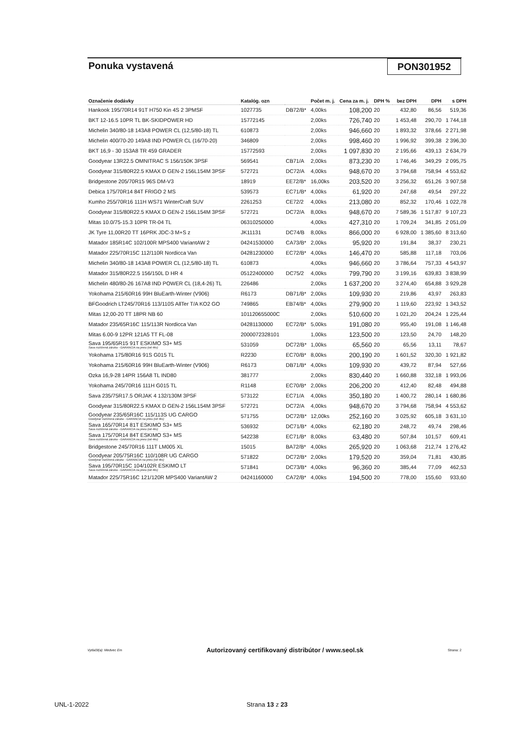Ponuka vystavená PON301952
| Označenie dodávky | Katalóg. ozn | | Počet m. j. | Cena za m. j. | DPH % | bez DPH | DPH | s DPH |
| --- | --- | --- | --- | --- | --- | --- | --- | --- |
| Hankook 195/70R14 91T H750 Kin 4S 2 3PMSF | 1027735 | DB72/B* | 4,00ks | 108,200 | 20 | 432,80 | 86,56 | 519,36 |
| BKT 12-16.5 10PR TL BK-SKIDPOWER HD | 15772145 | | 2,00ks | 726,740 | 20 | 1 453,48 | 290,70 | 1 744,18 |
| Michelin 340/80-18 143A8 POWER CL (12,5/80-18) TL | 610873 | | 2,00ks | 946,660 | 20 | 1 893,32 | 378,66 | 2 271,98 |
| Michelin 400/70-20 149A8 IND POWER CL (16/70-20) | 346809 | | 2,00ks | 998,460 | 20 | 1 996,92 | 399,38 | 2 396,30 |
| BKT 16,9 - 30 153A8 TR 459 GRADER | 15772593 | | 2,00ks | 1 097,830 | 20 | 2 195,66 | 439,13 | 2 634,79 |
| Goodyear 13R22.5 OMNITRAC S 156/150K 3PSF | 569541 | CB71/A | 2,00ks | 873,230 | 20 | 1 746,46 | 349,29 | 2 095,75 |
| Goodyear 315/80R22.5 KMAX D GEN-2 156L154M 3PSF | 572721 | DC72/A | 4,00ks | 948,670 | 20 | 3 794,68 | 758,94 | 4 553,62 |
| Bridgestone 205/70R15 96S DM-V3 | 18919 | EE72/B* | 16,00ks | 203,520 | 20 | 3 256,32 | 651,26 | 3 907,58 |
| Debica 175/70R14 84T FRIGO 2 MS | 539573 | EC71/B* | 4,00ks | 61,920 | 20 | 247,68 | 49,54 | 297,22 |
| Kumho 255/70R16 111H WS71 WinterCraft SUV | 2261253 | CE72/2 | 4,00ks | 213,080 | 20 | 852,32 | 170,46 | 1 022,78 |
| Goodyear 315/80R22.5 KMAX D GEN-2 156L154M 3PSF | 572721 | DC72/A | 8,00ks | 948,670 | 20 | 7 589,36 | 1 517,87 | 9 107,23 |
| Mitas 10.0/75-15.3 10PR TR-04 TL | 06310250000 | | 4,00ks | 427,310 | 20 | 1 709,24 | 341,85 | 2 051,09 |
| JK Tyre 11,00R20 TT 16PRK JDC-3 M+S z | JK11131 | DC74/B | 8,00ks | 866,000 | 20 | 6 928,00 | 1 385,60 | 8 313,60 |
| Matador 185R14C 102/100R MPS400 VariantAW 2 | 04241530000 | CA73/B* | 2,00ks | 95,920 | 20 | 191,84 | 38,37 | 230,21 |
| Matador 225/70R15C 112/110R Nordicca Van | 04281230000 | EC72/B* | 4,00ks | 146,470 | 20 | 585,88 | 117,18 | 703,06 |
| Michelin 340/80-18 143A8 POWER CL (12,5/80-18) TL | 610873 | | 4,00ks | 946,660 | 20 | 3 786,64 | 757,33 | 4 543,97 |
| Matador 315/80R22.5 156/150L D HR 4 | 05122400000 | DC75/2 | 4,00ks | 799,790 | 20 | 3 199,16 | 639,83 | 3 838,99 |
| Michelin 480/80-26 167A8 IND POWER CL (18,4-26) TL | 226486 | | 2,00ks | 1 637,200 | 20 | 3 274,40 | 654,88 | 3 929,28 |
| Yokohama 215/60R16 99H BluEarth-Winter (V906) | R6173 | DB71/B* | 2,00ks | 109,930 | 20 | 219,86 | 43,97 | 263,83 |
| BFGoodrich LT245/70R16 113/110S AllTer T/A KO2 GO | 749865 | EB74/B* | 4,00ks | 279,900 | 20 | 1 119,60 | 223,92 | 1 343,52 |
| Mitas 12,00-20 TT 18PR NB 60 | 101120655000C | | 2,00ks | 510,600 | 20 | 1 021,20 | 204,24 | 1 225,44 |
| Matador 235/65R16C 115/113R Nordicca Van | 04281130000 | EC72/B* | 5,00ks | 191,080 | 20 | 955,40 | 191,08 | 1 146,48 |
| Mitas 6.00-9 12PR 121A5 TT FL-08 | 2000072328101 | | 1,00ks | 123,500 | 20 | 123,50 | 24,70 | 148,20 |
| Sava 195/65R15 91T ESKIMO S3+ MS Sava rozšírená záruka - GARANCIA na pneu (od 4ks) | 531059 | DC72/B* | 1,00ks | 65,560 | 20 | 65,56 | 13,11 | 78,67 |
| Yokohama 175/80R16 91S G015 TL | R2230 | EC70/B* | 8,00ks | 200,190 | 20 | 1 601,52 | 320,30 | 1 921,82 |
| Yokohama 215/60R16 99H BluEarth-Winter (V906) | R6173 | DB71/B* | 4,00ks | 109,930 | 20 | 439,72 | 87,94 | 527,66 |
| Ozka 16,9-28 14PR 156A8 TL IND80 | 381777 | | 2,00ks | 830,440 | 20 | 1 660,88 | 332,18 | 1 993,06 |
| Yokohama 245/70R16 111H G015 TL | R1148 | EC70/B* | 2,00ks | 206,200 | 20 | 412,40 | 82,48 | 494,88 |
| Sava 235/75R17.5 ORJAK 4 132/130M 3PSF | 573122 | EC71/A | 4,00ks | 350,180 | 20 | 1 400,72 | 280,14 | 1 680,86 |
| Goodyear 315/80R22.5 KMAX D GEN-2 156L154M 3PSF | 572721 | DC72/A | 4,00ks | 948,670 | 20 | 3 794,68 | 758,94 | 4 553,62 |
| Goodyear 235/65R16C 115/113S UG CARGO Goodyear rozšírená záruka - GARANCIA na pneu (od 4ks) | 571755 | DC72/B* | 12,00ks | 252,160 | 20 | 3 025,92 | 605,18 | 3 631,10 |
| Sava 165/70R14 81T ESKIMO S3+ MS Sava rozšírená záruka - GARANCIA na pneu (od 4ks) | 536932 | DC71/B* | 4,00ks | 62,180 | 20 | 248,72 | 49,74 | 298,46 |
| Sava 175/70R14 84T ESKIMO S3+ MS Sava rozšírená záruka - GARANCIA na pneu (od 4ks) | 542238 | EC71/B* | 8,00ks | 63,480 | 20 | 507,84 | 101,57 | 609,41 |
| Bridgestone 245/70R16 111T LM005 XL | 15015 | BA72/B* | 4,00ks | 265,920 | 20 | 1 063,68 | 212,74 | 1 276,42 |
| Goodyear 205/75R16C 110/108R UG CARGO Goodyear rozšírená záruka - GARANCIA na pneu (od 4ks) | 571822 | DC72/B* | 2,00ks | 179,520 | 20 | 359,04 | 71,81 | 430,85 |
| Sava 195/70R15C 104/102R ESKIMO LT Sava rozšírená záruka - GARANCIA na pneu (od 4ks) | 571841 | DC73/B* | 4,00ks | 96,360 | 20 | 385,44 | 77,09 | 462,53 |
| Matador 225/75R16C 121/120R MPS400 VariantAW 2 | 04241160000 | CA72/B* | 4,00ks | 194,500 | 20 | 778,00 | 155,60 | 933,60 |
Vytlačil(a): Medvec Em Autorizovaný certifikovaný distribútor / www.seol.sk Strana: 2
UNL-1-2022 Strana 13 z 23